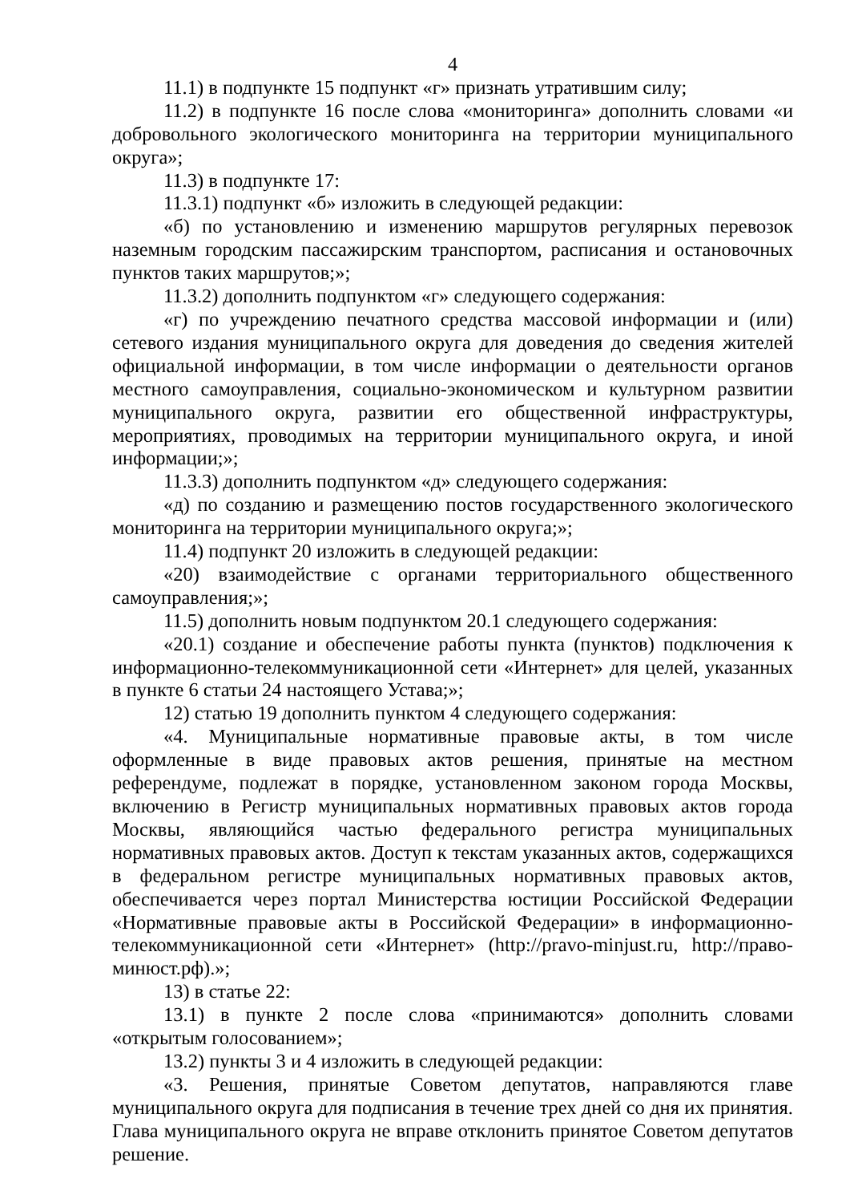4
11.1) в подпункте 15 подпункт «г» признать утратившим силу;
11.2) в подпункте 16 после слова «мониторинга» дополнить словами «и добровольного экологического мониторинга на территории муниципального округа»;
11.3) в подпункте 17:
11.3.1) подпункт «б» изложить в следующей редакции:
«б) по установлению и изменению маршрутов регулярных перевозок наземным городским пассажирским транспортом, расписания и остановочных пунктов таких маршрутов;»;
11.3.2) дополнить подпунктом «г» следующего содержания:
«г) по учреждению печатного средства массовой информации и (или) сетевого издания муниципального округа для доведения до сведения жителей официальной информации, в том числе информации о деятельности органов местного самоуправления, социально-экономическом и культурном развитии муниципального округа, развитии его общественной инфраструктуры, мероприятиях, проводимых на территории муниципального округа, и иной информации;»;
11.3.3) дополнить подпунктом «д» следующего содержания:
«д) по созданию и размещению постов государственного экологического мониторинга на территории муниципального округа;»;
11.4) подпункт 20 изложить в следующей редакции:
«20) взаимодействие с органами территориального общественного самоуправления;»;
11.5) дополнить новым подпунктом 20.1 следующего содержания:
«20.1) создание и обеспечение работы пункта (пунктов) подключения к информационно-телекоммуникационной сети «Интернет» для целей, указанных в пункте 6 статьи 24 настоящего Устава;»;
12) статью 19 дополнить пунктом 4 следующего содержания:
«4. Муниципальные нормативные правовые акты, в том числе оформленные в виде правовых актов решения, принятые на местном референдуме, подлежат в порядке, установленном законом города Москвы, включению в Регистр муниципальных нормативных правовых актов города Москвы, являющийся частью федерального регистра муниципальных нормативных правовых актов. Доступ к текстам указанных актов, содержащихся в федеральном регистре муниципальных нормативных правовых актов, обеспечивается через портал Министерства юстиции Российской Федерации «Нормативные правовые акты в Российской Федерации» в информационно-телекоммуникационной сети «Интернет» (http://pravo-minjust.ru, http://право-минюст.рф).»;
13) в статье 22:
13.1) в пункте 2 после слова «принимаются» дополнить словами «открытым голосованием»;
13.2) пункты 3 и 4 изложить в следующей редакции:
«3. Решения, принятые Советом депутатов, направляются главе муниципального округа для подписания в течение трех дней со дня их принятия. Глава муниципального округа не вправе отклонить принятое Советом депутатов решение.